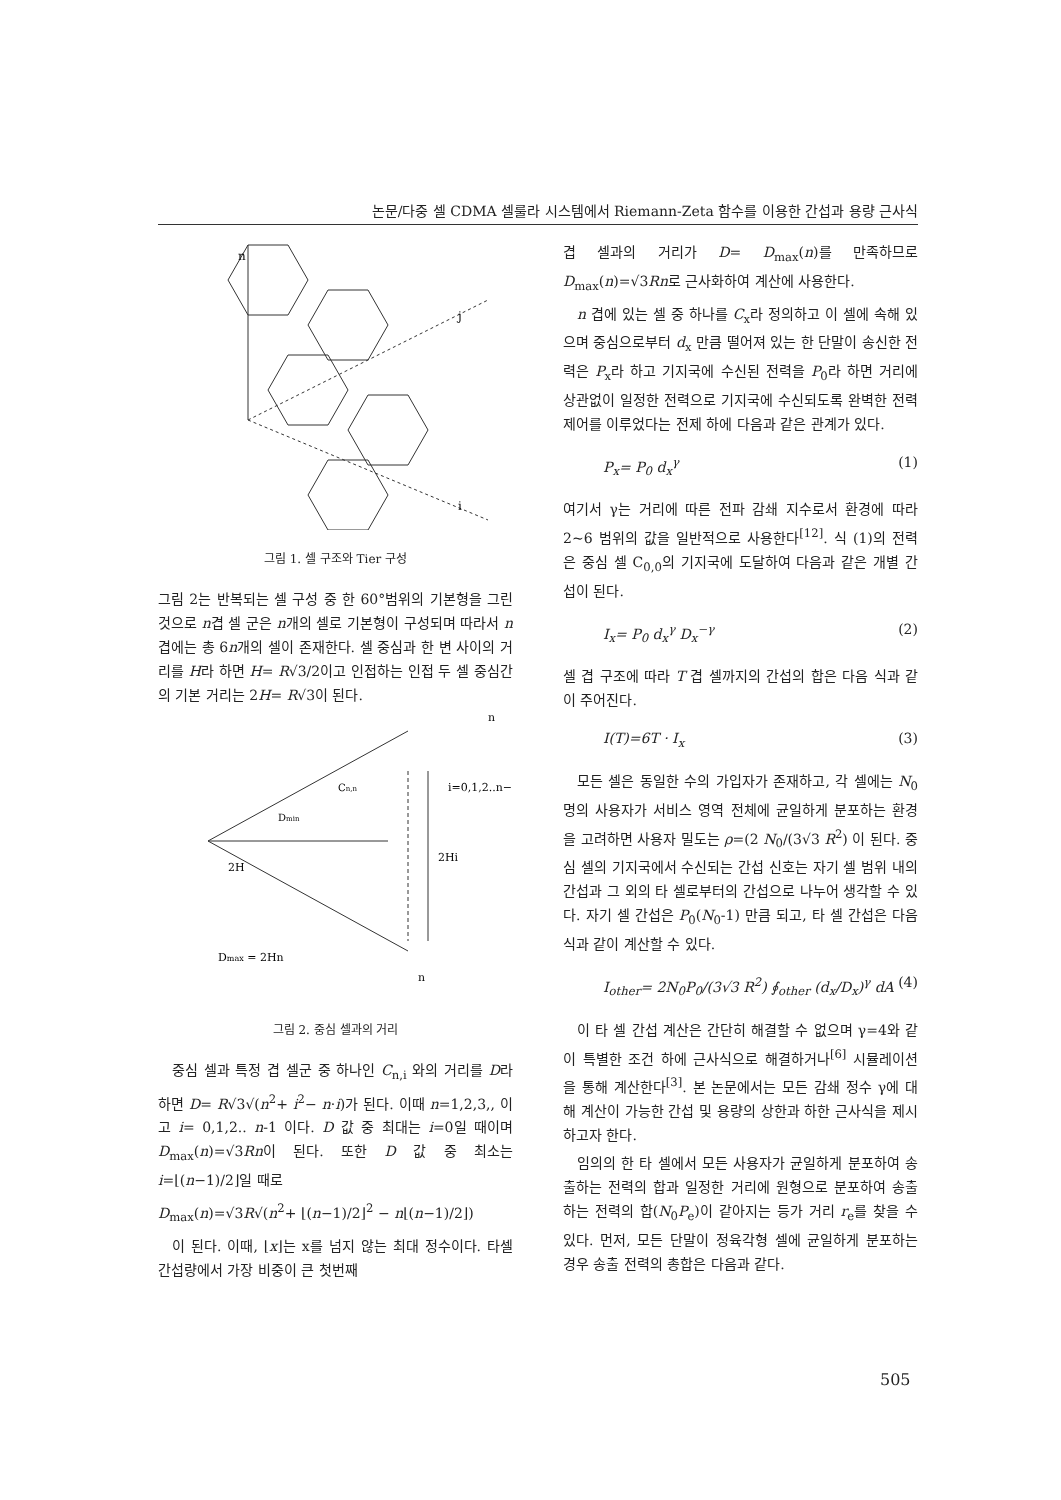논문/다중 셀 CDMA 셀룰라 시스템에서 Riemann-Zeta 함수를 이용한 간섭과 용량 근사식
n
j
i
그림 1. 셀 구조와 Tier 구성
그림 2는 반복되는 셀 구성 중 한 60°범위의 기본형을 그린 것으로 n겹 셀 군은 n개의 셀로 기본형이 구성되며 따라서 n겹에는 총 6n개의 셀이 존재한다. 셀 중심과 한 변 사이의 거리를 H라 하면 H= R√3/2이고 인접하는 인접 두 셀 중심간의 기본 거리는 2H= R√3이 된다.
i=0,1,2..n−1
2Hi
Dmax = 2Hn
2H
n
n
Cn,n
Dmin
그림 2. 중심 셀과의 거리
중심 셀과 특정 겹 셀군 중 하나인 C<sub>n,i</sub> 와의 거리를 D라 하면 D= R√3√(n<sup>2</sup>+ i<sup>2</sup>− n·i)가 된다. 이때 n=1,2,3,, 이고 i= 0,1,2.. n-1 이다. D 값 중 최대는 i=0일 때이며 D<sub>max</sub>(n)=√3Rn이 된다. 또한 D 값 중 최소는 i=⌊(n−1)/2⌋일 때로
D<sub>max</sub>(n)=√3R√(n<sup>2</sup>+ ⌊(n−1)/2⌋<sup>2</sup> − n⌊(n−1)/2⌋)
이 된다. 이때, ⌊x⌋는 x를 넘지 않는 최대 정수이다. 타셀 간섭량에서 가장 비중이 큰 첫번째
겹 셀과의 거리가 D= D<sub>max</sub>(n)를 만족하므로 D<sub>max</sub>(n)=√3Rn로 근사화하여 계산에 사용한다.
n 겹에 있는 셀 중 하나를 C<sub>x</sub>라 정의하고 이 셀에 속해 있으며 중심으로부터 d<sub>x</sub> 만큼 떨어져 있는 한 단말이 송신한 전력은 P<sub>x</sub>라 하고 기지국에 수신된 전력을 P<sub>0</sub>라 하면 거리에 상관없이 일정한 전력으로 기지국에 수신되도록 완벽한 전력 제어를 이루었다는 전제 하에 다음과 같은 관계가 있다.
P<sub>x</sub>= P<sub>0</sub> d<sub>x</sub><sup>γ</sup> (1)
여기서 γ는 거리에 따른 전파 감쇄 지수로서 환경에 따라 2~6 범위의 값을 일반적으로 사용한다<sup>[12]</sup>. 식 (1)의 전력은 중심 셀 C<sub>0,0</sub>의 기지국에 도달하여 다음과 같은 개별 간섭이 된다.
I<sub>x</sub>= P<sub>0</sub> d<sub>x</sub><sup>γ</sup> D<sub>x</sub><sup>−γ</sup> (2)
셀 겹 구조에 따라 T 겹 셀까지의 간섭의 합은 다음 식과 같이 주어진다.
I(T)=6T · I<sub>x</sub> (3)
모든 셀은 동일한 수의 가입자가 존재하고, 각 셀에는 N<sub>0</sub> 명의 사용자가 서비스 영역 전체에 균일하게 분포하는 환경을 고려하면 사용자 밀도는 ρ=(2 N<sub>0</sub>/(3√3 R<sup>2</sup>) 이 된다. 중심 셀의 기지국에서 수신되는 간섭 신호는 자기 셀 범위 내의 간섭과 그 외의 타 셀로부터의 간섭으로 나누어 생각할 수 있다. 자기 셀 간섭은 P<sub>0</sub>(N<sub>0</sub>-1) 만큼 되고, 타 셀 간섭은 다음 식과 같이 계산할 수 있다.
I<sub>other</sub>= 2N<sub>0</sub>P<sub>0</sub>/(3√3 R<sup>2</sup>) ∮<sub>other</sub> (d<sub>x</sub>/D<sub>x</sub>)<sup>γ</sup> dA (4)
이 타 셀 간섭 계산은 간단히 해결할 수 없으며 γ=4와 같이 특별한 조건 하에 근사식으로 해결하거나<sup>[6]</sup> 시뮬레이션을 통해 계산한다<sup>[3]</sup>. 본 논문에서는 모든 감쇄 정수 γ에 대해 계산이 가능한 간섭 및 용량의 상한과 하한 근사식을 제시하고자 한다.
임의의 한 타 셀에서 모든 사용자가 균일하게 분포하여 송출하는 전력의 합과 일정한 거리에 원형으로 분포하여 송출하는 전력의 합(N<sub>0</sub>P<sub>e</sub>)이 같아지는 등가 거리 r<sub>e</sub>를 찾을 수 있다. 먼저, 모든 단말이 정육각형 셀에 균일하게 분포하는 경우 송출 전력의 총합은 다음과 같다.
505